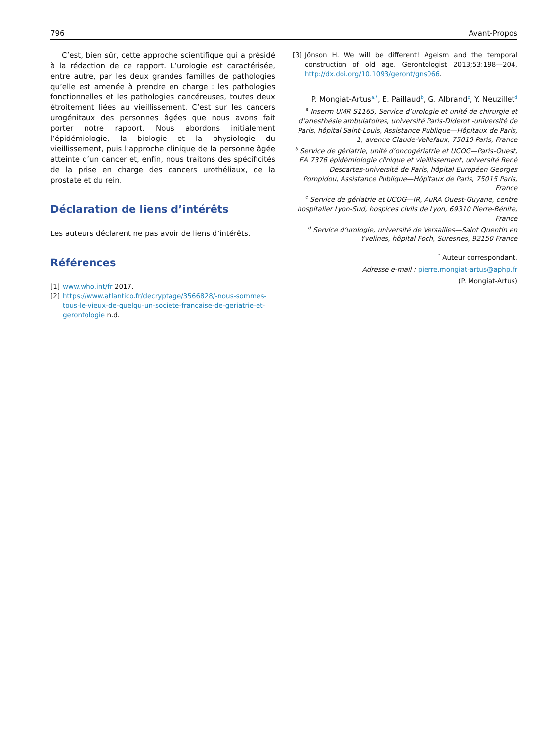796 Avant-Propos
C’est, bien sûr, cette approche scientifique qui a présidé à la rédaction de ce rapport. L’urologie est caractérisée, entre autre, par les deux grandes familles de pathologies qu’elle est amenée à prendre en charge : les pathologies fonctionnelles et les pathologies cancéreuses, toutes deux étroitement liées au vieillissement. C’est sur les cancers urogénitaux des personnes âgées que nous avons fait porter notre rapport. Nous abordons initialement l’épidémiologie, la biologie et la physiologie du vieillissement, puis l’approche clinique de la personne âgée atteinte d’un cancer et, enfin, nous traitons des spécificités de la prise en charge des cancers urothéliaux, de la prostate et du rein.
Déclaration de liens d’intérêts
Les auteurs déclarent ne pas avoir de liens d’intérêts.
Références
[1] www.who.int/fr 2017.
[2] https://www.atlantico.fr/decryptage/3566828/-nous-sommes-tous-le-vieux-de-quelqu-un-societe-francaise-de-geriatrie-et-gerontologie n.d.
[3] Jönson H. We will be different! Ageism and the temporal construction of old age. Gerontologist 2013;53:198—204, http://dx.doi.org/10.1093/geront/gns066.
P. Mongiat-Artus<sup>a,*</sup>, E. Paillaud<sup>b</sup>, G. Albrand<sup>c</sup>, Y. Neuzillet<sup>d</sup>
<sup>a</sup> Inserm UMR S1165, Service d’urologie et unité de chirurgie et d’anesthésie ambulatoires, université Paris-Diderot -université de Paris, hôpital Saint-Louis, Assistance Publique—Hôpitaux de Paris, 1, avenue Claude-Vellefaux, 75010 Paris, France
<sup>b</sup> Service de gériatrie, unité d’oncogériatrie et UCOG—Paris-Ouest, EA 7376 épidémiologie clinique et vieillissement, université René Descartes-université de Paris, hôpital Européen Georges Pompidou, Assistance Publique—Hôpitaux de Paris, 75015 Paris, France
<sup>c</sup> Service de gériatrie et UCOG—IR, AuRA Ouest-Guyane, centre hospitalier Lyon-Sud, hospices civils de Lyon, 69310 Pierre-Bénite, France
<sup>d</sup> Service d’urologie, université de Versailles—Saint Quentin en Yvelines, hôpital Foch, Suresnes, 92150 France
<sup>*</sup> Auteur correspondant.
Adresse e-mail : pierre.mongiat-artus@aphp.fr
(P. Mongiat-Artus)